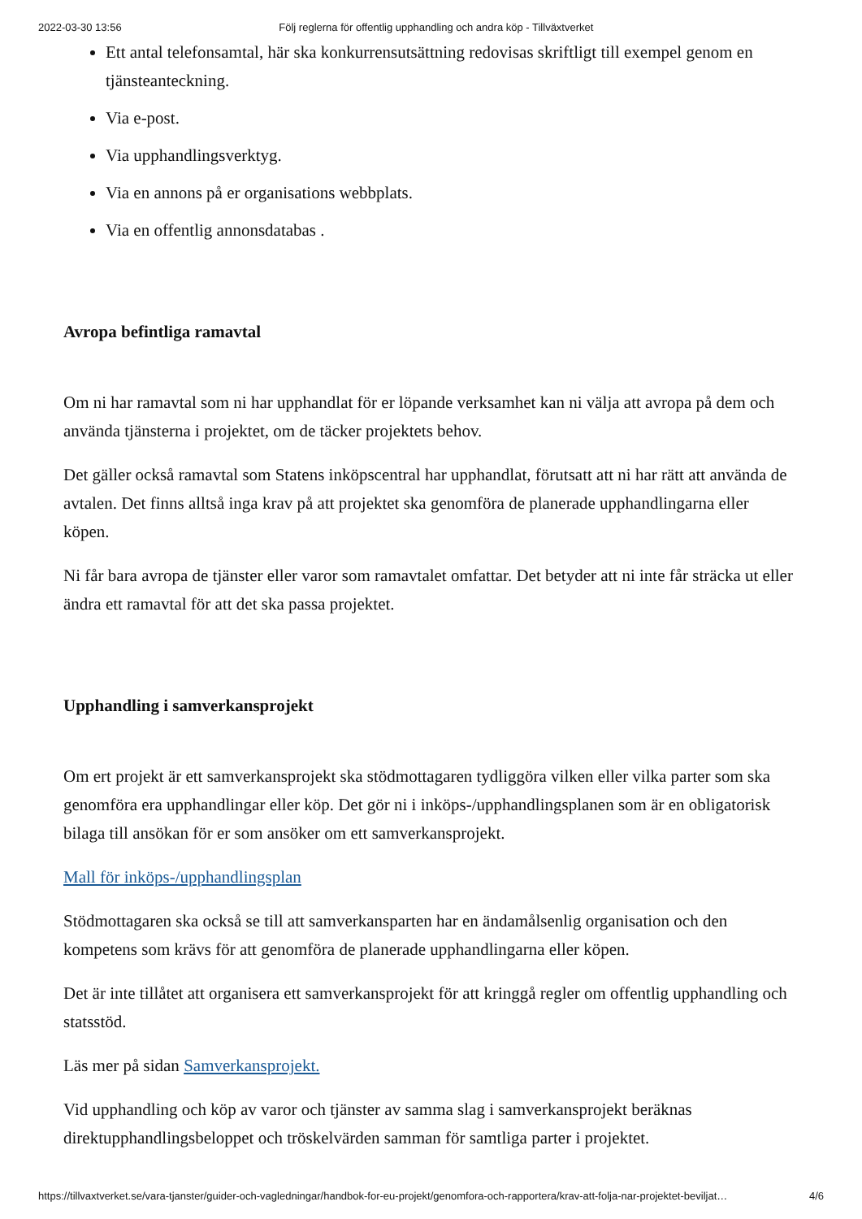2022-03-30 13:56 Följ reglerna för offentlig upphandling och andra köp - Tillväxtverket
Ett antal telefonsamtal, här ska konkurrensutsättning redovisas skriftligt till exempel genom en tjänsteanteckning.
Via e-post.
Via upphandlingsverktyg.
Via en annons på er organisations webbplats.
Via en offentlig annonsdatabas .
Avropa befintliga ramavtal
Om ni har ramavtal som ni har upphandlat för er löpande verksamhet kan ni välja att avropa på dem och använda tjänsterna i projektet, om de täcker projektets behov.
Det gäller också ramavtal som Statens inköpscentral har upphandlat, förutsatt att ni har rätt att använda de avtalen. Det finns alltså inga krav på att projektet ska genomföra de planerade upphandlingarna eller köpen.
Ni får bara avropa de tjänster eller varor som ramavtalet omfattar. Det betyder att ni inte får sträcka ut eller ändra ett ramavtal för att det ska passa projektet.
Upphandling i samverkansprojekt
Om ert projekt är ett samverkansprojekt ska stödmottagaren tydliggöra vilken eller vilka parter som ska genomföra era upphandlingar eller köp. Det gör ni i inköps-/upphandlingsplanen som är en obligatorisk bilaga till ansökan för er som ansöker om ett samverkansprojekt.
Mall för inköps-/upphandlingsplan
Stödmottagaren ska också se till att samverkansparten har en ändamålsenlig organisation och den kompetens som krävs för att genomföra de planerade upphandlingarna eller köpen.
Det är inte tillåtet att organisera ett samverkansprojekt för att kringgå regler om offentlig upphandling och statsstöd.
Läs mer på sidan Samverkansprojekt.
Vid upphandling och köp av varor och tjänster av samma slag i samverkansprojekt beräknas direktupphandlingsbeloppet och tröskelvärden samman för samtliga parter i projektet.
https://tillvaxtverket.se/vara-tjanster/guider-och-vagledningar/handbok-for-eu-projekt/genomfora-och-rapportera/krav-att-folja-nar-projektet-beviljat… 4/6